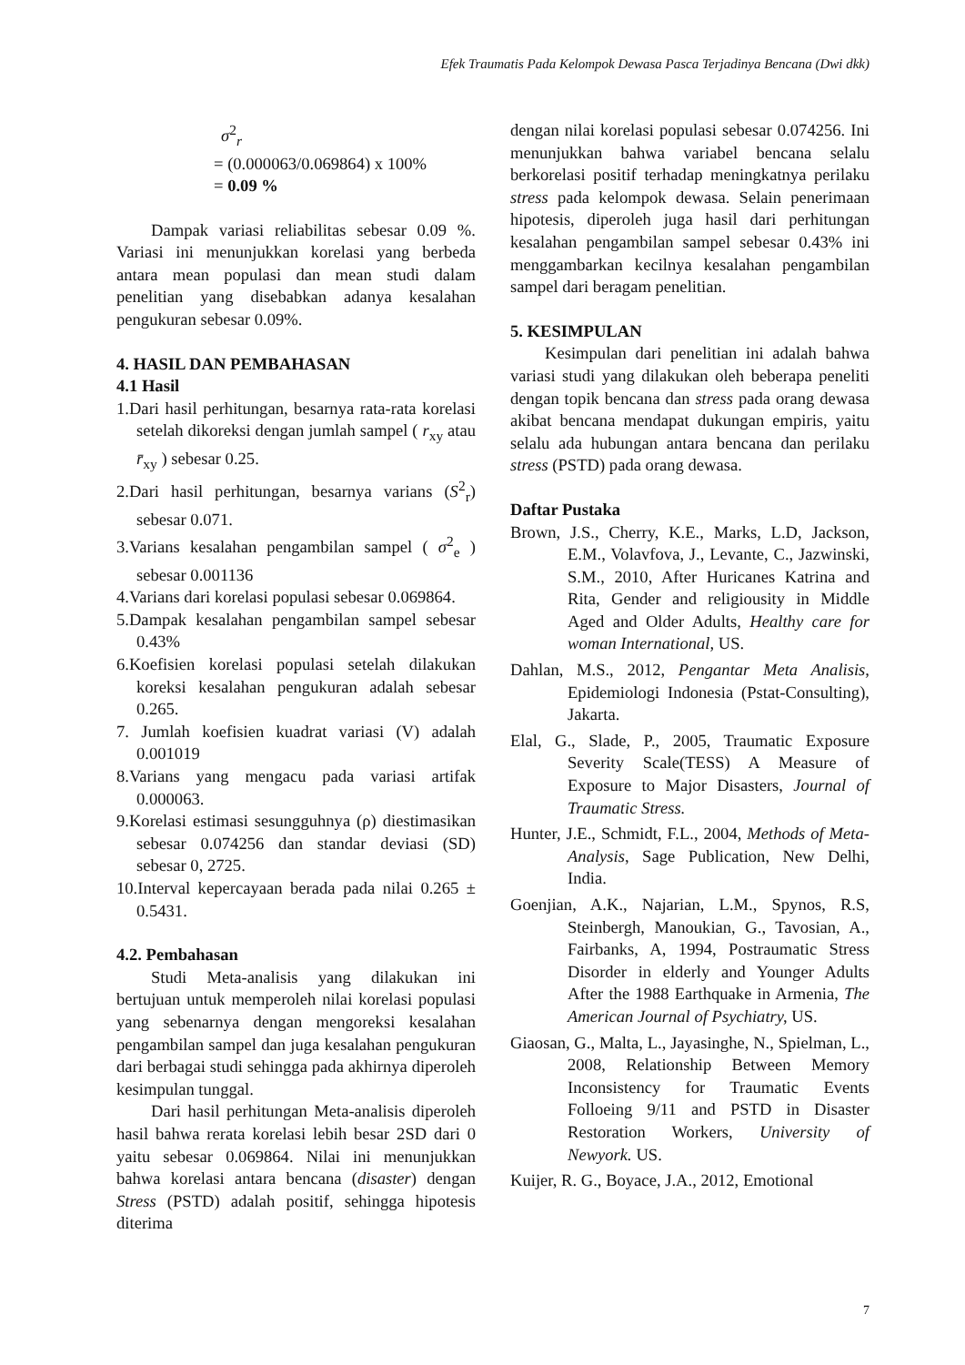Efek Traumatis Pada Kelompok Dewasa Pasca Terjadinya Bencana (Dwi dkk)
σ<sup>2</sup><sub>r</sub>
= (0.000063/0.069864) x 100%
= 0.09 %
Dampak variasi reliabilitas sebesar 0.09 %. Variasi ini menunjukkan korelasi yang berbeda antara mean populasi dan mean studi dalam penelitian yang disebabkan adanya kesalahan pengukuran sebesar 0.09%.
4. HASIL DAN PEMBAHASAN
4.1 Hasil
1.Dari hasil perhitungan, besarnya rata-rata korelasi setelah dikoreksi dengan jumlah sampel ( r<sub>xy</sub> atau r̄<sub>xy</sub> ) sebesar 0.25.
2.Dari hasil perhitungan, besarnya varians (S<sup>2</sup><sub>r</sub>) sebesar 0.071.
3.Varians kesalahan pengambilan sampel ( σ<sup>2</sup><sub>e</sub> ) sebesar 0.001136
4.Varians dari korelasi populasi sebesar 0.069864.
5.Dampak kesalahan pengambilan sampel sebesar 0.43%
6.Koefisien korelasi populasi setelah dilakukan koreksi kesalahan pengukuran adalah sebesar 0.265.
7. Jumlah koefisien kuadrat variasi (V) adalah 0.001019
8.Varians yang mengacu pada variasi artifak 0.000063.
9.Korelasi estimasi sesungguhnya (ρ) diestimasikan sebesar 0.074256 dan standar deviasi (SD) sebesar 0, 2725.
10.Interval kepercayaan berada pada nilai 0.265 ± 0.5431.
4.2. Pembahasan
Studi Meta-analisis yang dilakukan ini bertujuan untuk memperoleh nilai korelasi populasi yang sebenarnya dengan mengoreksi kesalahan pengambilan sampel dan juga kesalahan pengukuran dari berbagai studi sehingga pada akhirnya diperoleh kesimpulan tunggal.
Dari hasil perhitungan Meta-analisis diperoleh hasil bahwa rerata korelasi lebih besar 2SD dari 0 yaitu sebesar 0.069864. Nilai ini menunjukkan bahwa korelasi antara bencana (disaster) dengan Stress (PSTD) adalah positif, sehingga hipotesis diterima
dengan nilai korelasi populasi sebesar 0.074256. Ini menunjukkan bahwa variabel bencana selalu berkorelasi positif terhadap meningkatnya perilaku stress pada kelompok dewasa. Selain penerimaan hipotesis, diperoleh juga hasil dari perhitungan kesalahan pengambilan sampel sebesar 0.43% ini menggambarkan kecilnya kesalahan pengambilan sampel dari beragam penelitian.
5. KESIMPULAN
Kesimpulan dari penelitian ini adalah bahwa variasi studi yang dilakukan oleh beberapa peneliti dengan topik bencana dan stress pada orang dewasa akibat bencana mendapat dukungan empiris, yaitu selalu ada hubungan antara bencana dan perilaku stress (PSTD) pada orang dewasa.
Daftar Pustaka
Brown, J.S., Cherry, K.E., Marks, L.D, Jackson, E.M., Volavfova, J., Levante, C., Jazwinski, S.M., 2010, After Huricanes Katrina and Rita, Gender and religiousity in Middle Aged and Older Adults, Healthy care for woman International, US.
Dahlan, M.S., 2012, Pengantar Meta Analisis, Epidemiologi Indonesia (Pstat-Consulting), Jakarta.
Elal, G., Slade, P., 2005, Traumatic Exposure Severity Scale(TESS) A Measure of Exposure to Major Disasters, Journal of Traumatic Stress.
Hunter, J.E., Schmidt, F.L., 2004, Methods of Meta-Analysis, Sage Publication, New Delhi, India.
Goenjian, A.K., Najarian, L.M., Spynos, R.S, Steinbergh, Manoukian, G., Tavosian, A., Fairbanks, A, 1994, Postraumatic Stress Disorder in elderly and Younger Adults After the 1988 Earthquake in Armenia, The American Journal of Psychiatry, US.
Giaosan, G., Malta, L., Jayasinghe, N., Spielman, L., 2008, Relationship Between Memory Inconsistency for Traumatic Events Folloeing 9/11 and PSTD in Disaster Restoration Workers, University of Newyork. US.
Kuijer, R. G., Boyace, J.A., 2012, Emotional
7